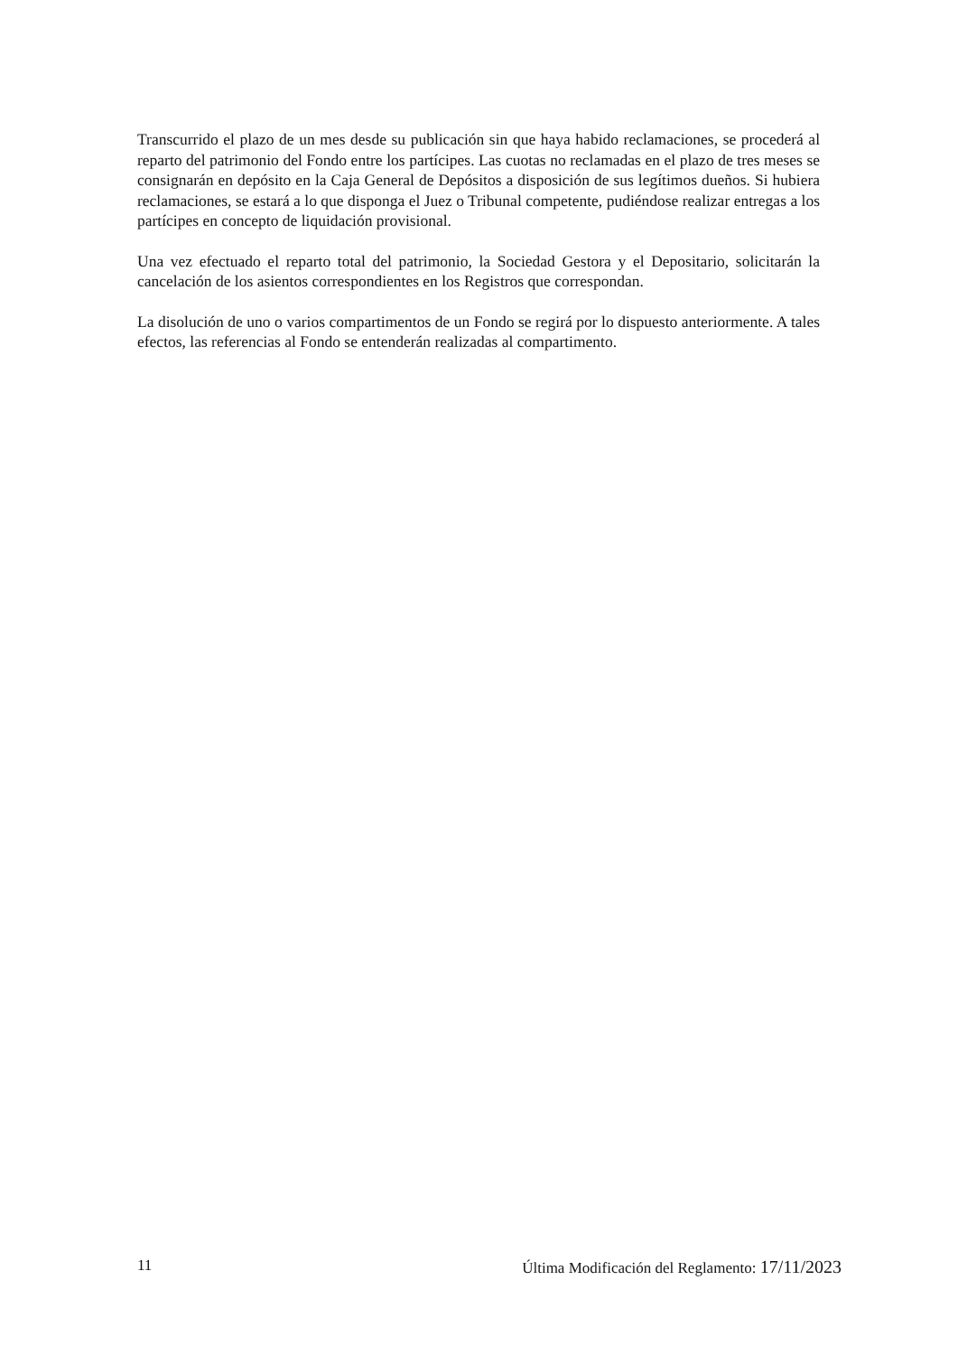Transcurrido el plazo de un mes desde su publicación sin que haya habido reclamaciones, se procederá al reparto del patrimonio del Fondo entre los partícipes. Las cuotas no reclamadas en el plazo de tres meses se consignarán en depósito en la Caja General de Depósitos a disposición de sus legítimos dueños. Si hubiera reclamaciones, se estará a lo que disponga el Juez o Tribunal competente, pudiéndose realizar entregas a los partícipes en concepto de liquidación provisional.
Una vez efectuado el reparto total del patrimonio, la Sociedad Gestora y el Depositario, solicitarán la cancelación de los asientos correspondientes en los Registros que correspondan.
La disolución de uno o varios compartimentos de un Fondo se regirá por lo dispuesto anteriormente. A tales efectos, las referencias al Fondo se entenderán realizadas al compartimento.
11 Última Modificación del Reglamento: 17/11/2023